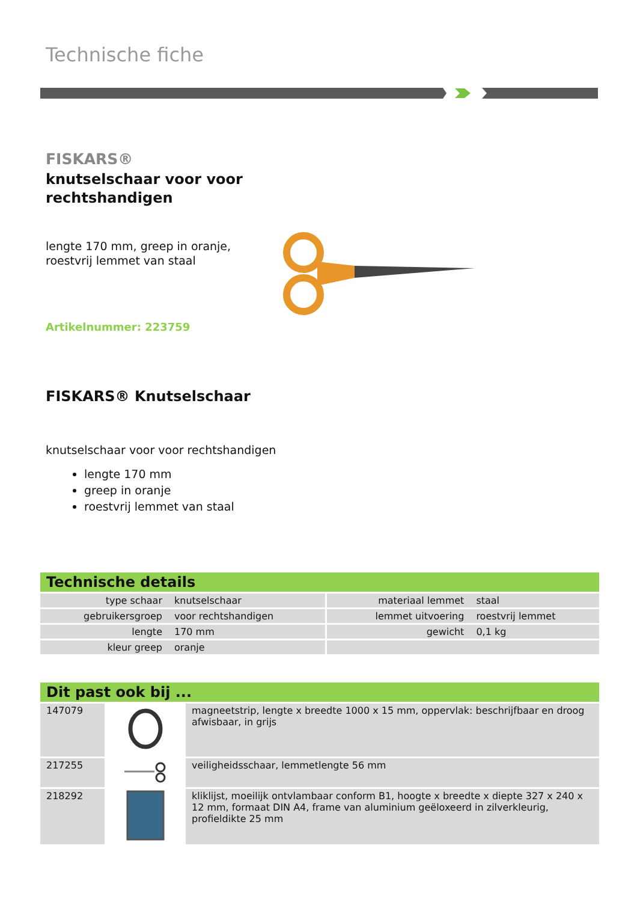Technische fiche
FISKARS®
knutselschaar voor voor rechtshandigen
lengte 170 mm, greep in oranje,
roestvrij lemmet van staal
Artikelnummer: 223759
FISKARS® Knutselschaar
knutselschaar voor voor rechtshandigen
lengte 170 mm
greep in oranje
roestvrij lemmet van staal
Technische details
| type schaar | knutselschaar | materiaal lemmet | staal |
| gebruikersgroep | voor rechtshandigen | lemmet uitvoering | roestvrij lemmet |
| lengte | 170 mm | gewicht | 0,1 kg |
| kleur greep | oranje | | |
Dit past ook bij ...
| 147079 | | magneetstrip, lengte x breedte 1000 x 15 mm, oppervlak: beschrijfbaar en droog afwisbaar, in grijs |
| 217255 | | veiligheidsschaar, lemmetlengte 56 mm |
| 218292 | | kliklijst, moeilijk ontvlambaar conform B1, hoogte x breedte x diepte 327 x 240 x 12 mm, formaat DIN A4, frame van aluminium geëloxeerd in zilverkleurig, profieldikte 25 mm |